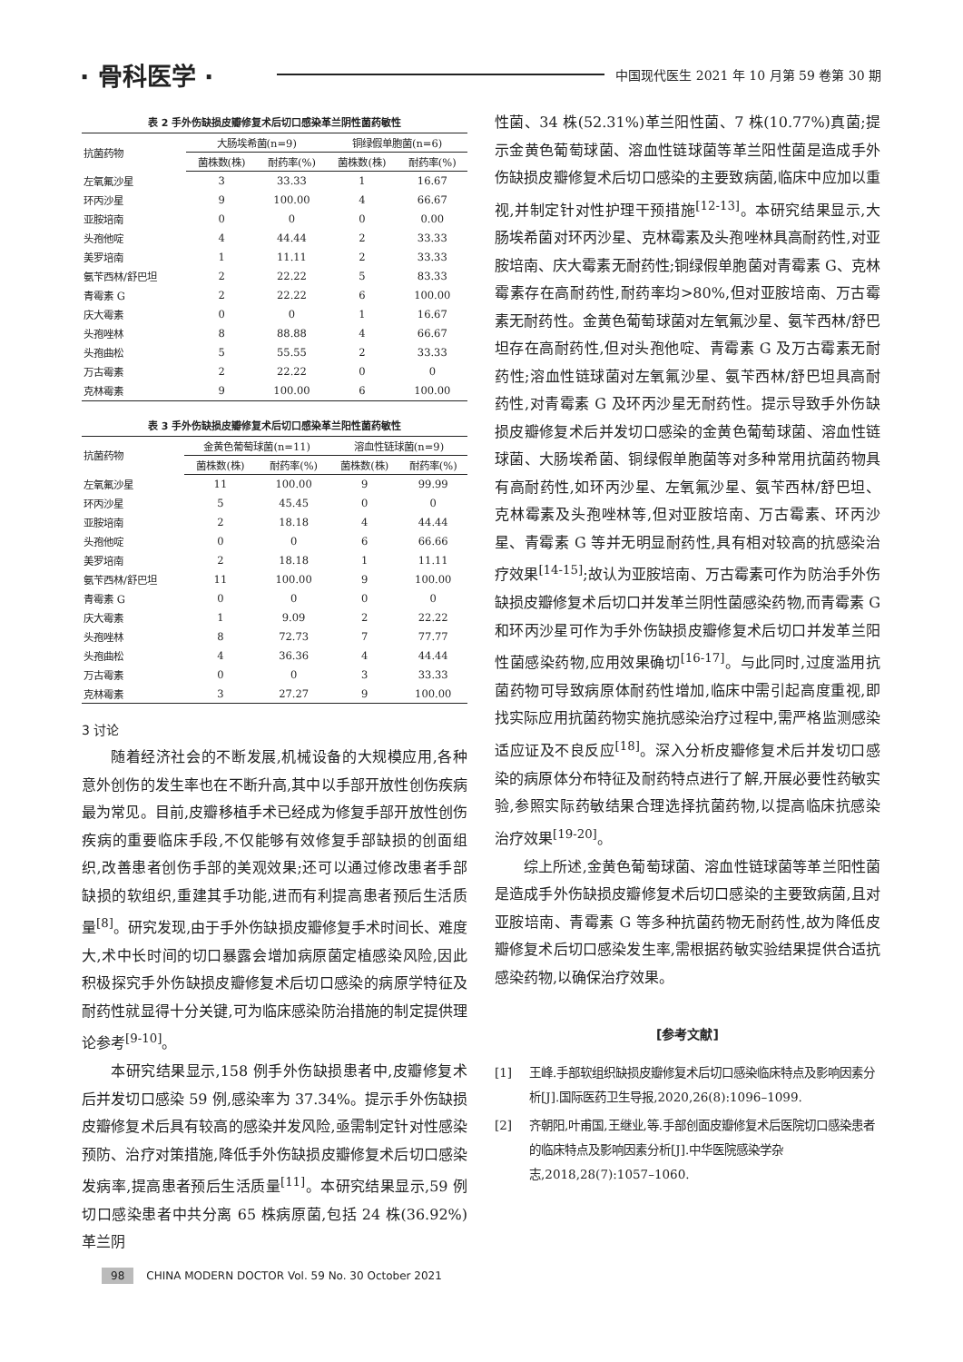· 骨科医学 · 中国现代医生 2021 年 10 月第 59 卷第 30 期
表 2 手外伤缺损皮瓣修复术后切口感染革兰阴性菌药敏性
| 抗菌药物 | 大肠埃希菌(n=9) | | 铜绿假单胞菌(n=6) | |
| --- | --- | --- | --- | --- |
| | 菌株数(株) | 耐药率(%) | 菌株数(株) | 耐药率(%) |
| 左氧氟沙星 | 3 | 33.33 | 1 | 16.67 |
| 环丙沙星 | 9 | 100.00 | 4 | 66.67 |
| 亚胺培南 | 0 | 0 | 0 | 0.00 |
| 头孢他啶 | 4 | 44.44 | 2 | 33.33 |
| 美罗培南 | 1 | 11.11 | 2 | 33.33 |
| 氨苄西林/舒巴坦 | 2 | 22.22 | 5 | 83.33 |
| 青霉素 G | 2 | 22.22 | 6 | 100.00 |
| 庆大霉素 | 0 | 0 | 1 | 16.67 |
| 头孢唑林 | 8 | 88.88 | 4 | 66.67 |
| 头孢曲松 | 5 | 55.55 | 2 | 33.33 |
| 万古霉素 | 2 | 22.22 | 0 | 0 |
| 克林霉素 | 9 | 100.00 | 6 | 100.00 |
表 3 手外伤缺损皮瓣修复术后切口感染革兰阳性菌药敏性
| 抗菌药物 | 金黄色葡萄球菌(n=11) | | 溶血性链球菌(n=9) | |
| --- | --- | --- | --- | --- |
| | 菌株数(株) | 耐药率(%) | 菌株数(株) | 耐药率(%) |
| 左氧氟沙星 | 11 | 100.00 | 9 | 99.99 |
| 环丙沙星 | 5 | 45.45 | 0 | 0 |
| 亚胺培南 | 2 | 18.18 | 4 | 44.44 |
| 头孢他啶 | 0 | 0 | 6 | 66.66 |
| 美罗培南 | 2 | 18.18 | 1 | 11.11 |
| 氨苄西林/舒巴坦 | 11 | 100.00 | 9 | 100.00 |
| 青霉素 G | 0 | 0 | 0 | 0 |
| 庆大霉素 | 1 | 9.09 | 2 | 22.22 |
| 头孢唑林 | 8 | 72.73 | 7 | 77.77 |
| 头孢曲松 | 4 | 36.36 | 4 | 44.44 |
| 万古霉素 | 0 | 0 | 3 | 33.33 |
| 克林霉素 | 3 | 27.27 | 9 | 100.00 |
3 讨论
随着经济社会的不断发展,机械设备的大规模应用,各种意外创伤的发生率也在不断升高,其中以手部开放性创伤疾病最为常见。目前,皮瓣移植手术已经成为修复手部开放性创伤疾病的重要临床手段,不仅能够有效修复手部缺损的创面组织,改善患者创伤手部的美观效果;还可以通过修改患者手部缺损的软组织,重建其手功能,进而有利提高患者预后生活质量<sup>[8]</sup>。研究发现,由于手外伤缺损皮瓣修复手术时间长、难度大,术中长时间的切口暴露会增加病原菌定植感染风险,因此积极探究手外伤缺损皮瓣修复术后切口感染的病原学特征及耐药性就显得十分关键,可为临床感染防治措施的制定提供理论参考<sup>[9-10]</sup>。
本研究结果显示,158 例手外伤缺损患者中,皮瓣修复术后并发切口感染 59 例,感染率为 37.34%。提示手外伤缺损皮瓣修复术后具有较高的感染并发风险,亟需制定针对性感染预防、治疗对策措施,降低手外伤缺损皮瓣修复术后切口感染发病率,提高患者预后生活质量<sup>[11]</sup>。本研究结果显示,59 例切口感染患者中共分离 65 株病原菌,包括 24 株(36.92%)革兰阴
性菌、34 株(52.31%)革兰阳性菌、7 株(10.77%)真菌;提示金黄色葡萄球菌、溶血性链球菌等革兰阳性菌是造成手外伤缺损皮瓣修复术后切口感染的主要致病菌,临床中应加以重视,并制定针对性护理干预措施<sup>[12-13]</sup>。本研究结果显示,大肠埃希菌对环丙沙星、克林霉素及头孢唑林具高耐药性,对亚胺培南、庆大霉素无耐药性;铜绿假单胞菌对青霉素 G、克林霉素存在高耐药性,耐药率均>80%,但对亚胺培南、万古霉素无耐药性。金黄色葡萄球菌对左氧氟沙星、氨苄西林/舒巴坦存在高耐药性,但对头孢他啶、青霉素 G 及万古霉素无耐药性;溶血性链球菌对左氧氟沙星、氨苄西林/舒巴坦具高耐药性,对青霉素 G 及环丙沙星无耐药性。提示导致手外伤缺损皮瓣修复术后并发切口感染的金黄色葡萄球菌、溶血性链球菌、大肠埃希菌、铜绿假单胞菌等对多种常用抗菌药物具有高耐药性,如环丙沙星、左氧氟沙星、氨苄西林/舒巴坦、克林霉素及头孢唑林等,但对亚胺培南、万古霉素、环丙沙星、青霉素 G 等并无明显耐药性,具有相对较高的抗感染治疗效果<sup>[14-15]</sup>;故认为亚胺培南、万古霉素可作为防治手外伤缺损皮瓣修复术后切口并发革兰阴性菌感染药物,而青霉素 G 和环丙沙星可作为手外伤缺损皮瓣修复术后切口并发革兰阳性菌感染药物,应用效果确切<sup>[16-17]</sup>。与此同时,过度滥用抗菌药物可导致病原体耐药性增加,临床中需引起高度重视,即找实际应用抗菌药物实施抗感染治疗过程中,需严格监测感染适应证及不良反应<sup>[18]</sup>。深入分析皮瓣修复术后并发切口感染的病原体分布特征及耐药特点进行了解,开展必要性药敏实验,参照实际药敏结果合理选择抗菌药物,以提高临床抗感染治疗效果<sup>[19-20]</sup>。
综上所述,金黄色葡萄球菌、溶血性链球菌等革兰阳性菌是造成手外伤缺损皮瓣修复术后切口感染的主要致病菌,且对亚胺培南、青霉素 G 等多种抗菌药物无耐药性,故为降低皮瓣修复术后切口感染发生率,需根据药敏实验结果提供合适抗感染药物,以确保治疗效果。
[参考文献]
[1] 王峰.手部软组织缺损皮瓣修复术后切口感染临床特点及影响因素分析[J].国际医药卫生导报,2020,26(8):1096–1099.
[2] 齐朝阳,叶甫国,王继业,等.手部创面皮瓣修复术后医院切口感染患者的临床特点及影响因素分析[J].中华医院感染学杂志,2018,28(7):1057–1060.
98 CHINA MODERN DOCTOR Vol. 59 No. 30 October 2021